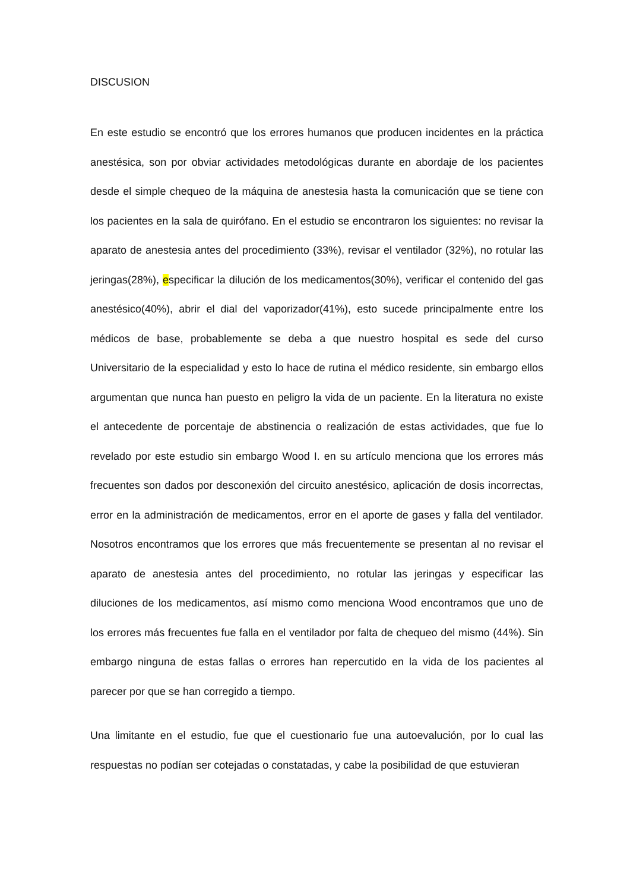DISCUSION
En este estudio se encontró que los errores humanos que producen incidentes en la práctica anestésica, son por obviar actividades metodológicas durante en abordaje de los pacientes desde el simple chequeo de la máquina de anestesia hasta la comunicación que se tiene con los pacientes en la sala de quirófano. En el estudio se encontraron los siguientes: no revisar la aparato de anestesia antes del procedimiento (33%), revisar el ventilador (32%), no rotular las jeringas(28%), especificar la dilución de los medicamentos(30%), verificar el contenido del gas anestésico(40%), abrir el dial del vaporizador(41%), esto sucede principalmente entre los médicos de base, probablemente se deba a que nuestro hospital es sede del curso Universitario de la especialidad y esto lo hace de rutina el médico residente, sin embargo ellos argumentan que nunca han puesto en peligro la vida de un paciente. En la literatura no existe el antecedente de porcentaje de abstinencia o realización de estas actividades, que fue lo revelado por este estudio sin embargo Wood I. en su artículo menciona que los errores más frecuentes son dados por desconexión del circuito anestésico, aplicación de dosis incorrectas, error en la administración de medicamentos, error en el aporte de gases y falla del ventilador. Nosotros encontramos que los errores que más frecuentemente se presentan al no revisar el aparato de anestesia antes del procedimiento, no rotular las jeringas y especificar las diluciones de los medicamentos, así mismo como menciona Wood encontramos que uno de los errores más frecuentes fue falla en el ventilador por falta de chequeo del mismo (44%). Sin embargo ninguna de estas fallas o errores han repercutido en la vida de los pacientes al parecer por que se han corregido a tiempo.
Una limitante en el estudio, fue que el cuestionario fue una autoevalución, por lo cual las respuestas no podían ser cotejadas o constatadas, y cabe la posibilidad de que estuvieran